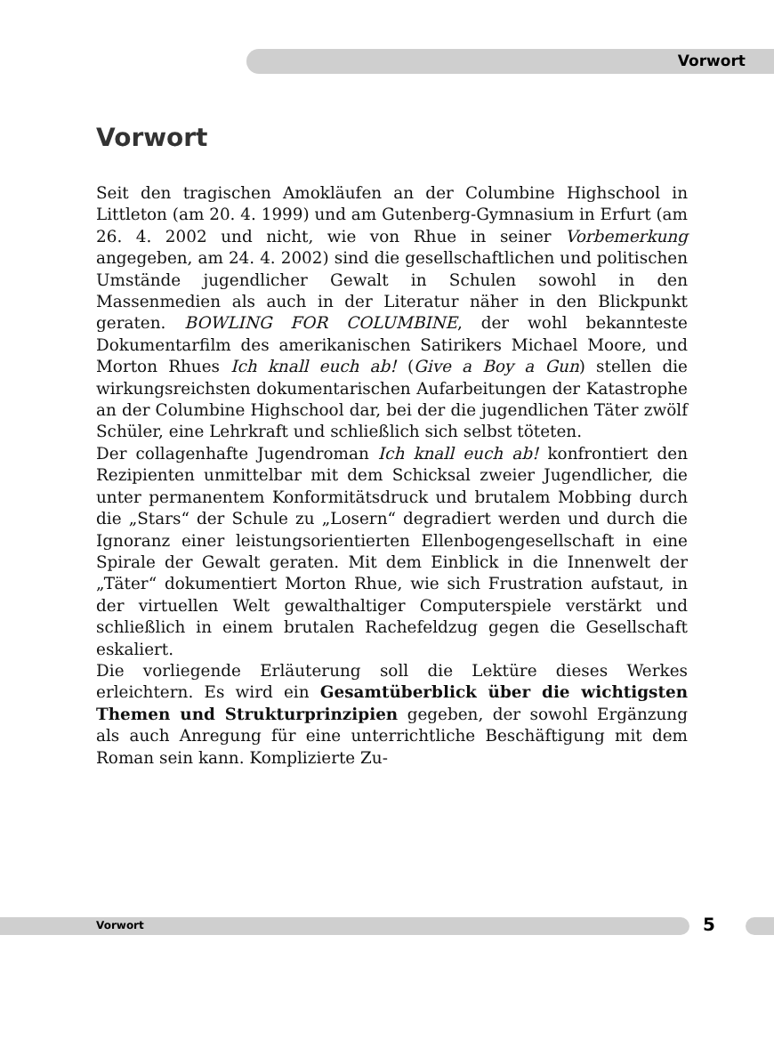Vorwort
Vorwort
Seit den tragischen Amokläufen an der Columbine Highschool in Littleton (am 20. 4. 1999) und am Gutenberg-Gymnasium in Erfurt (am 26. 4. 2002 und nicht, wie von Rhue in seiner Vorbemerkung angegeben, am 24. 4. 2002) sind die gesellschaftlichen und politischen Umstände jugendlicher Gewalt in Schulen sowohl in den Massenmedien als auch in der Literatur näher in den Blickpunkt geraten. BOWLING FOR COLUMBINE, der wohl bekannteste Dokumentarfilm des amerikanischen Satirikers Michael Moore, und Morton Rhues Ich knall euch ab! (Give a Boy a Gun) stellen die wirkungsreichsten dokumentarischen Aufarbeitungen der Katastrophe an der Columbine Highschool dar, bei der die jugendlichen Täter zwölf Schüler, eine Lehrkraft und schließlich sich selbst töteten.
Der collagenhafte Jugendroman Ich knall euch ab! konfrontiert den Rezipienten unmittelbar mit dem Schicksal zweier Jugendlicher, die unter permanentem Konformitätsdruck und brutalem Mobbing durch die „Stars“ der Schule zu „Losern“ degradiert werden und durch die Ignoranz einer leistungsorientierten Ellenbogengesellschaft in eine Spirale der Gewalt geraten. Mit dem Einblick in die Innenwelt der „Täter“ dokumentiert Morton Rhue, wie sich Frustration aufstaut, in der virtuellen Welt gewalthaltiger Computerspiele verstärkt und schließlich in einem brutalen Rachefeldzug gegen die Gesellschaft eskaliert.
Die vorliegende Erläuterung soll die Lektüre dieses Werkes erleichtern. Es wird ein Gesamtüberblick über die wichtigsten Themen und Strukturprinzipien gegeben, der sowohl Ergänzung als auch Anregung für eine unterrichtliche Beschäftigung mit dem Roman sein kann. Komplizierte Zu-
Vorwort 5